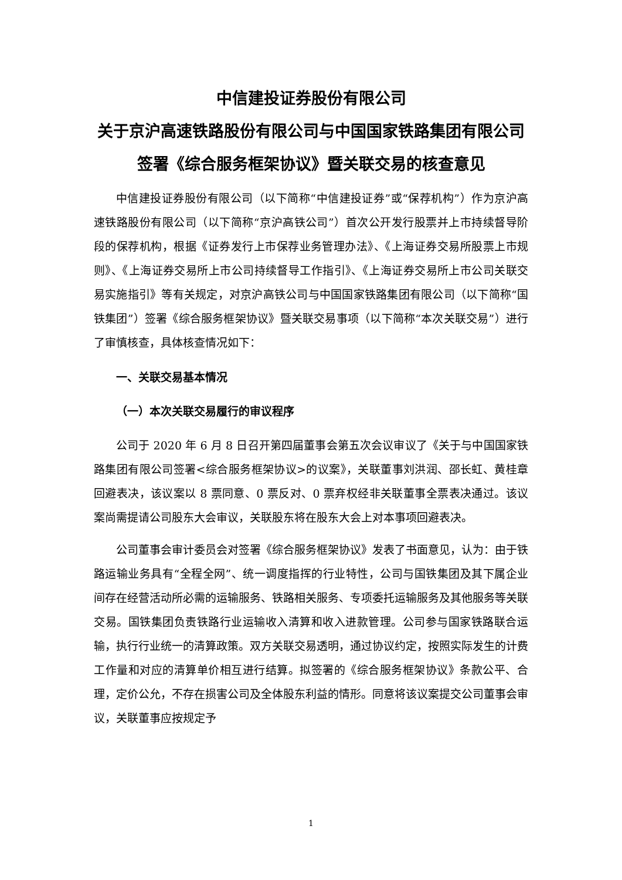中信建投证券股份有限公司
关于京沪高速铁路股份有限公司与中国国家铁路集团有限公司签署《综合服务框架协议》暨关联交易的核查意见
中信建投证券股份有限公司（以下简称“中信建投证券”或“保荐机构”）作为京沪高速铁路股份有限公司（以下简称“京沪高铁公司”）首次公开发行股票并上市持续督导阶段的保荐机构，根据《证券发行上市保荐业务管理办法》、《上海证券交易所股票上市规则》、《上海证券交易所上市公司持续督导工作指引》、《上海证券交易所上市公司关联交易实施指引》等有关规定，对京沪高铁公司与中国国家铁路集团有限公司（以下简称“国铁集团”）签署《综合服务框架协议》暨关联交易事项（以下简称“本次关联交易”）进行了审慎核查，具体核查情况如下：
一、关联交易基本情况
（一）本次关联交易履行的审议程序
公司于 2020 年 6 月 8 日召开第四届董事会第五次会议审议了《关于与中国国家铁路集团有限公司签署<综合服务框架协议>的议案》，关联董事刘洪润、邵长虹、黄桂章回避表决，该议案以 8 票同意、0 票反对、0 票弃权经非关联董事全票表决通过。该议案尚需提请公司股东大会审议，关联股东将在股东大会上对本事项回避表决。
公司董事会审计委员会对签署《综合服务框架协议》发表了书面意见，认为：由于铁路运输业务具有“全程全网”、统一调度指挥的行业特性，公司与国铁集团及其下属企业间存在经营活动所必需的运输服务、铁路相关服务、专项委托运输服务及其他服务等关联交易。国铁集团负责铁路行业运输收入清算和收入进款管理。公司参与国家铁路联合运输，执行行业统一的清算政策。双方关联交易透明，通过协议约定，按照实际发生的计费工作量和对应的清算单价相互进行结算。拟签署的《综合服务框架协议》条款公平、合理，定价公允，不存在损害公司及全体股东利益的情形。同意将该议案提交公司董事会审议，关联董事应按规定予
1